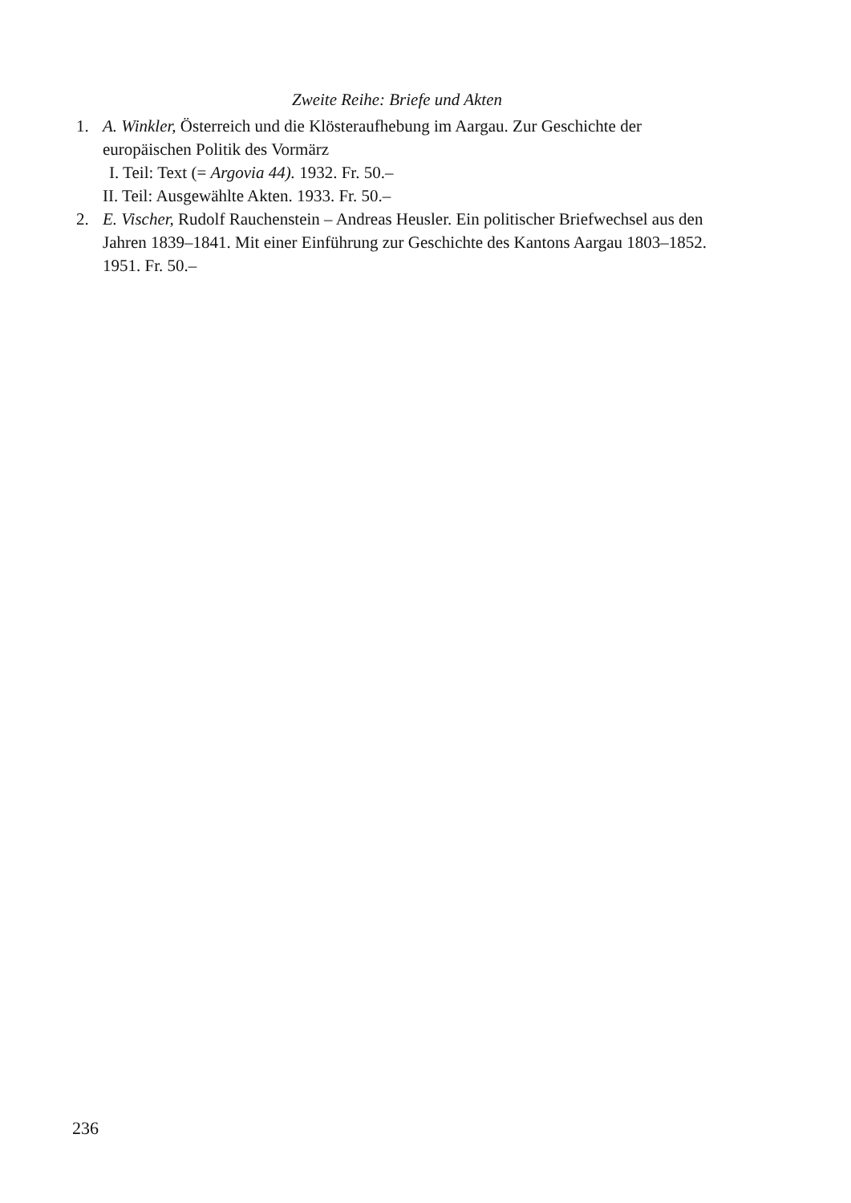Zweite Reihe: Briefe und Akten
1. A. Winkler, Österreich und die Klösteraufhebung im Aargau. Zur Geschichte der europäischen Politik des Vormärz
I. Teil: Text (= Argovia 44). 1932. Fr. 50.–
II. Teil: Ausgewählte Akten. 1933. Fr. 50.–
2. E. Vischer, Rudolf Rauchenstein – Andreas Heusler. Ein politischer Briefwechsel aus den Jahren 1839–1841. Mit einer Einführung zur Geschichte des Kantons Aargau 1803–1852. 1951. Fr. 50.–
236